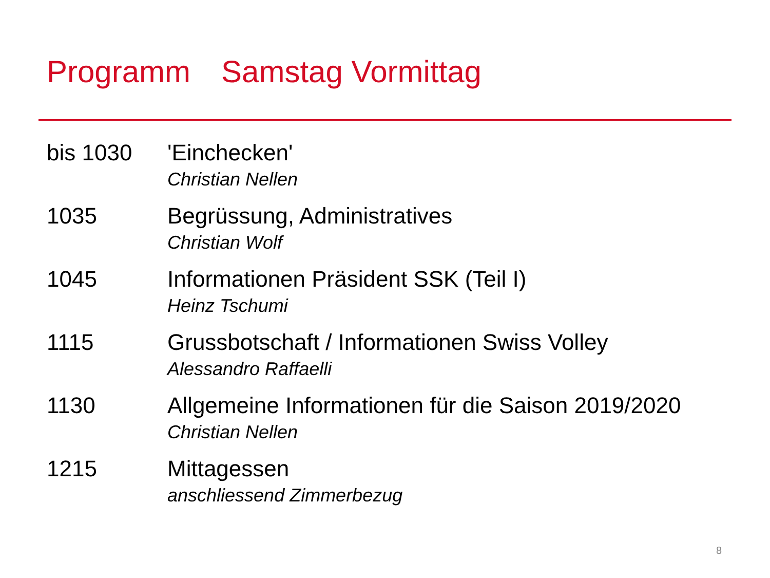Programm Samstag Vormittag
bis 1030 'Einchecken'
Christian Nellen
1035 Begrüssung, Administratives
Christian Wolf
1045 Informationen Präsident SSK (Teil I)
Heinz Tschumi
1115 Grussbotschaft / Informationen Swiss Volley
Alessandro Raffaelli
1130 Allgemeine Informationen für die Saison 2019/2020
Christian Nellen
1215 Mittagessen
anschliessend Zimmerbezug
8